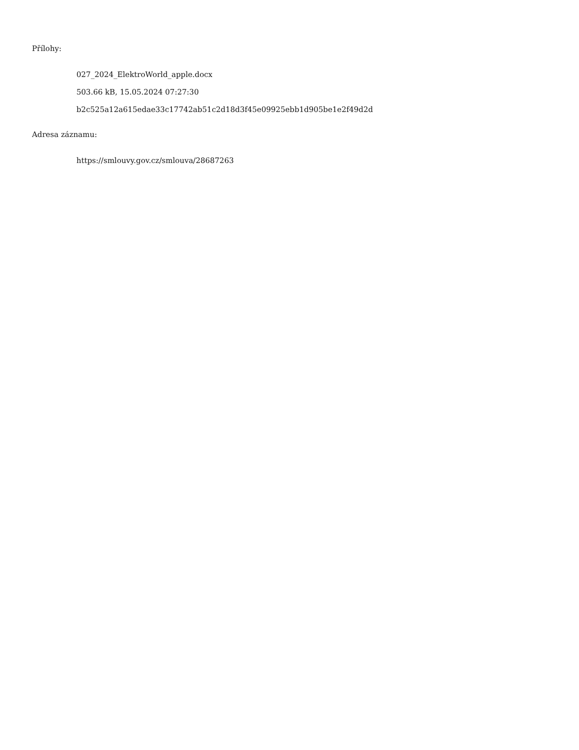Přílohy:
027_2024_ElektroWorld_apple.docx
503.66 kB, 15.05.2024 07:27:30
b2c525a12a615edae33c17742ab51c2d18d3f45e09925ebb1d905be1e2f49d2d
Adresa záznamu:
https://smlouvy.gov.cz/smlouva/28687263